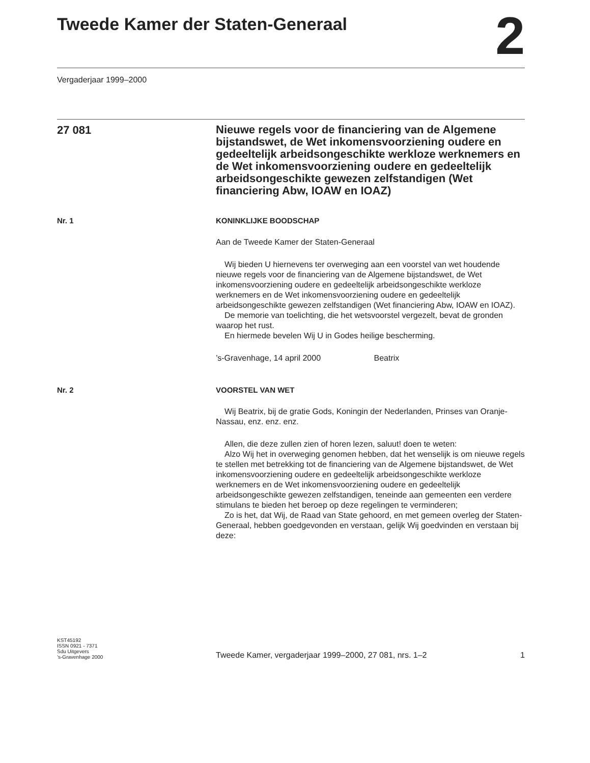Tweede Kamer der Staten-Generaal
2
Vergaderjaar 1999–2000
27 081
Nieuwe regels voor de financiering van de Algemene bijstandswet, de Wet inkomensvoorziening oudere en gedeeltelijk arbeidsongeschikte werkloze werknemers en de Wet inkomensvoorziening oudere en gedeeltelijk arbeidsongeschikte gewezen zelfstandigen (Wet financiering Abw, IOAW en IOAZ)
Nr. 1 KONINKLIJKE BOODSCHAP
Aan de Tweede Kamer der Staten-Generaal
Wij bieden U hiernevens ter overweging aan een voorstel van wet houdende nieuwe regels voor de financiering van de Algemene bijstandswet, de Wet inkomensvoorziening oudere en gedeeltelijk arbeidsongeschikte werkloze werknemers en de Wet inkomensvoorziening oudere en gedeeltelijk arbeidsongeschikte gewezen zelfstandigen (Wet financiering Abw, IOAW en IOAZ).
De memorie van toelichting, die het wetsvoorstel vergezelt, bevat de gronden waarop het rust.
En hiermede bevelen Wij U in Godes heilige bescherming.
’s-Gravenhage, 14 april 2000 Beatrix
Nr. 2 VOORSTEL VAN WET
Wij Beatrix, bij de gratie Gods, Koningin der Nederlanden, Prinses van Oranje-Nassau, enz. enz. enz.
Allen, die deze zullen zien of horen lezen, saluut! doen te weten:
Alzo Wij het in overweging genomen hebben, dat het wenselijk is om nieuwe regels te stellen met betrekking tot de financiering van de Algemene bijstandswet, de Wet inkomensvoorziening oudere en gedeeltelijk arbeidsongeschikte werkloze werknemers en de Wet inkomensvoorziening oudere en gedeeltelijk arbeidsongeschikte gewezen zelfstandigen, teneinde aan gemeenten een verdere stimulans te bieden het beroep op deze regelingen te verminderen;
Zo is het, dat Wij, de Raad van State gehoord, en met gemeen overleg der Staten-Generaal, hebben goedgevonden en verstaan, gelijk Wij goedvinden en verstaan bij deze:
KST45192
ISSN 0921 - 7371
Sdu Uitgevers
’s-Gravenhage 2000
Tweede Kamer, vergaderjaar 1999–2000, 27 081, nrs. 1–2 1